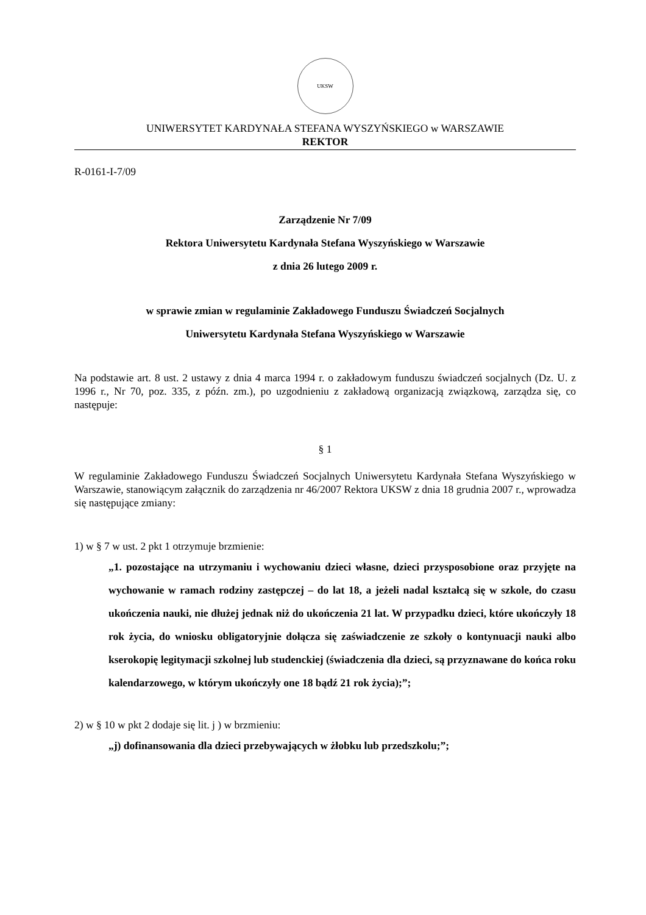UKSW
UNIWERSYTET KARDYNAŁA STEFANA WYSZYŃSKIEGO w WARSZAWIE
REKTOR
R-0161-I-7/09
Zarządzenie Nr 7/09
Rektora Uniwersytetu Kardynała Stefana Wyszyńskiego w Warszawie
z dnia 26 lutego 2009 r.
w sprawie zmian w regulaminie Zakładowego Funduszu Świadczeń Socjalnych
Uniwersytetu Kardynała Stefana Wyszyńskiego w Warszawie
Na podstawie art. 8 ust. 2 ustawy z dnia 4 marca 1994 r. o zakładowym funduszu świadczeń socjalnych (Dz. U. z 1996 r., Nr 70, poz. 335, z późn. zm.), po uzgodnieniu z zakładową organizacją związkową, zarządza się, co następuje:
§ 1
W regulaminie Zakładowego Funduszu Świadczeń Socjalnych Uniwersytetu Kardynała Stefana Wyszyńskiego w Warszawie, stanowiącym załącznik do zarządzenia nr 46/2007 Rektora UKSW z dnia 18 grudnia 2007 r., wprowadza się następujące zmiany:
1) w § 7 w ust. 2 pkt 1 otrzymuje brzmienie:
„1. pozostające na utrzymaniu i wychowaniu dzieci własne, dzieci przysposobione oraz przyjęte na wychowanie w ramach rodziny zastępczej – do lat 18, a jeżeli nadal kształcą się w szkole, do czasu ukończenia nauki, nie dłużej jednak niż do ukończenia 21 lat. W przypadku dzieci, które ukończyły 18 rok życia, do wniosku obligatoryjnie dołącza się zaświadczenie ze szkoły o kontynuacji nauki albo kserokopię legitymacji szkolnej lub studenckiej (świadczenia dla dzieci, są przyznawane do końca roku kalendarzowego, w którym ukończyły one 18 bądź 21 rok życia);”;
2) w § 10 w pkt 2 dodaje się lit. j ) w brzmieniu:
„j) dofinansowania dla dzieci przebywających w żłobku lub przedszkolu;”;